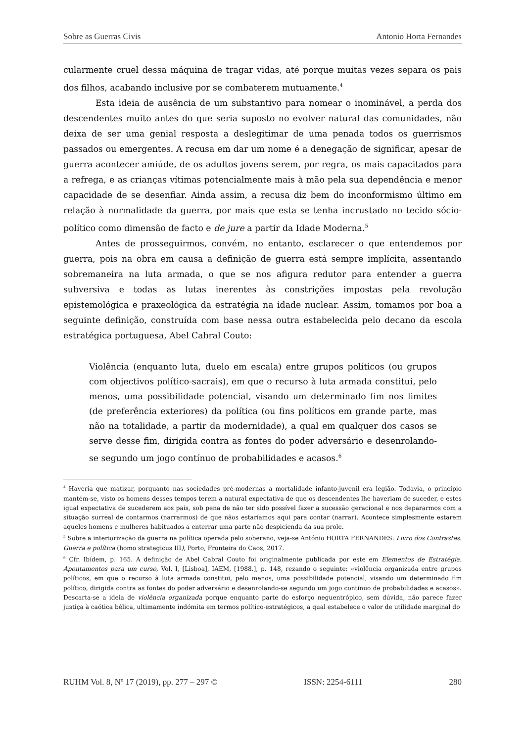Sobre as Guerras Civis Antonio Horta Fernandes
cularmente cruel dessa máquina de tragar vidas, até porque muitas vezes separa os pais dos filhos, acabando inclusive por se combaterem mutuamente.<sup>4</sup>
Esta ideia de ausência de um substantivo para nomear o inominável, a perda dos descendentes muito antes do que seria suposto no evolver natural das comunidades, não deixa de ser uma genial resposta a deslegitimar de uma penada todos os guerrismos passados ou emergentes. A recusa em dar um nome é a denegação de significar, apesar de guerra acontecer amiúde, de os adultos jovens serem, por regra, os mais capacitados para a refrega, e as crianças vítimas potencialmente mais à mão pela sua dependência e menor capacidade de se desenfiar. Ainda assim, a recusa diz bem do inconformismo último em relação à normalidade da guerra, por mais que esta se tenha incrustado no tecido sócio-político como dimensão de facto e de jure a partir da Idade Moderna.<sup>5</sup>
Antes de prosseguirmos, convém, no entanto, esclarecer o que entendemos por guerra, pois na obra em causa a definição de guerra está sempre implícita, assentando sobremaneira na luta armada, o que se nos afigura redutor para entender a guerra subversiva e todas as lutas inerentes às constrições impostas pela revolução epistemológica e praxeológica da estratégia na idade nuclear. Assim, tomamos por boa a seguinte definição, construída com base nessa outra estabelecida pelo decano da escola estratégica portuguesa, Abel Cabral Couto:
Violência (enquanto luta, duelo em escala) entre grupos políticos (ou grupos com objectivos político-sacrais), em que o recurso à luta armada constitui, pelo menos, uma possibilidade potencial, visando um determinado fim nos limites (de preferência exteriores) da política (ou fins políticos em grande parte, mas não na totalidade, a partir da modernidade), a qual em qualquer dos casos se serve desse fim, dirigida contra as fontes do poder adversário e desenrolando-se segundo um jogo contínuo de probabilidades e acasos.<sup>6</sup>
<sup>4</sup> Haveria que matizar, porquanto nas sociedades pré-modernas a mortalidade infanto-juvenil era legião. Todavia, o princípio mantém-se, visto os homens desses tempos terem a natural expectativa de que os descendentes lhe haveriam de suceder, e estes igual expectativa de sucederem aos pais, sob pena de não ter sido possível fazer a sucessão geracional e nos depararmos com a situação surreal de contarmos (narrarmos) de que nãos estaríamos aqui para contar (narrar). Acontece simplesmente estarem aqueles homens e mulheres habituados a enterrar uma parte não despicienda da sua prole.
<sup>5</sup> Sobre a interiorização da guerra na política operada pelo soberano, veja-se António HORTA FERNANDES: Livro dos Contrastes. Guerra e política (homo strategicus III), Porto, Fronteira do Caos, 2017.
<sup>6</sup> Cfr. Ibídem, p. 165. A definição de Abel Cabral Couto foi originalmente publicada por este em Elementos de Estratégia. Apontamentos para um curso, Vol. I, [Lisboa], IAEM, [1988.], p. 148, rezando o seguinte: «violência organizada entre grupos políticos, em que o recurso à luta armada constitui, pelo menos, uma possibilidade potencial, visando um determinado fim político, dirigida contra as fontes do poder adversário e desenrolando-se segundo um jogo contínuo de probabilidades e acasos». Descarta-se a ideia de violência organizada porque enquanto parte do esforço neguentrópico, sem dúvida, não parece fazer justiça à caótica bélica, ultimamente indómita em termos político-estratégicos, a qual estabelece o valor de utilidade marginal do
RUHM Vol. 8, Nº 17 (2019), pp. 277 – 297 © ISSN: 2254-6111 280